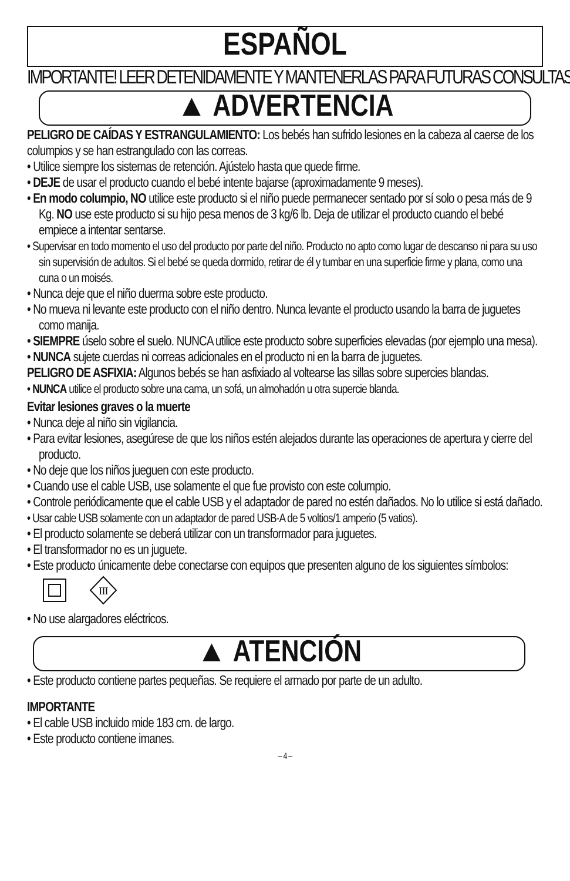ESPAÑOL
IMPORTANTE! LEER DETENIDAMENTE Y MANTENERLAS PARA FUTURAS CONSULTAS.
▲ ADVERTENCIA
PELIGRO DE CAÍDAS Y ESTRANGULAMIENTO: Los bebés han sufrido lesiones en la cabeza al caerse de los columpios y se han estrangulado con las correas.
• Utilice siempre los sistemas de retención. Ajústelo hasta que quede firme.
• DEJE de usar el producto cuando el bebé intente bajarse (aproximadamente 9 meses).
• En modo columpio, NO utilice este producto si el niño puede permanecer sentado por sí solo o pesa más de 9 Kg. NO use este producto si su hijo pesa menos de 3 kg/6 lb. Deja de utilizar el producto cuando el bebé empiece a intentar sentarse.
• Supervisar en todo momento el uso del producto por parte del niño. Producto no apto como lugar de descanso ni para su uso sin supervisión de adultos. Si el bebé se queda dormido, retirar de él y tumbar en una superficie firme y plana, como una cuna o un moisés.
• Nunca deje que el niño duerma sobre este producto.
• No mueva ni levante este producto con el niño dentro. Nunca levante el producto usando la barra de juguetes como manija.
• SIEMPRE úselo sobre el suelo. NUNCA utilice este producto sobre superficies elevadas (por ejemplo una mesa).
• NUNCA sujete cuerdas ni correas adicionales en el producto ni en la barra de juguetes.
PELIGRO DE ASFIXIA: Algunos bebés se han asfixiado al voltearse las sillas sobre supercies blandas.
• NUNCA utilice el producto sobre una cama, un sofá, un almohadón u otra supercie blanda.
Evitar lesiones graves o la muerte
• Nunca deje al niño sin vigilancia.
• Para evitar lesiones, asegúrese de que los niños estén alejados durante las operaciones de apertura y cierre del producto.
• No deje que los niños jueguen con este producto.
• Cuando use el cable USB, use solamente el que fue provisto con este columpio.
• Controle periódicamente que el cable USB y el adaptador de pared no estén dañados. No lo utilice si está dañado.
• Usar cable USB solamente con un adaptador de pared USB-A de 5 voltios/1 amperio (5 vatios).
• El producto solamente se deberá utilizar con un transformador para juguetes.
• El transformador no es un juguete.
• Este producto únicamente debe conectarse con equipos que presenten alguno de los siguientes símbolos:
III
• No use alargadores eléctricos.
▲ ATENCIÓN
• Este producto contiene partes pequeñas. Se requiere el armado por parte de un adulto.
IMPORTANTE
• El cable USB incluido mide 183 cm. de largo.
• Este producto contiene imanes.
– 4 –